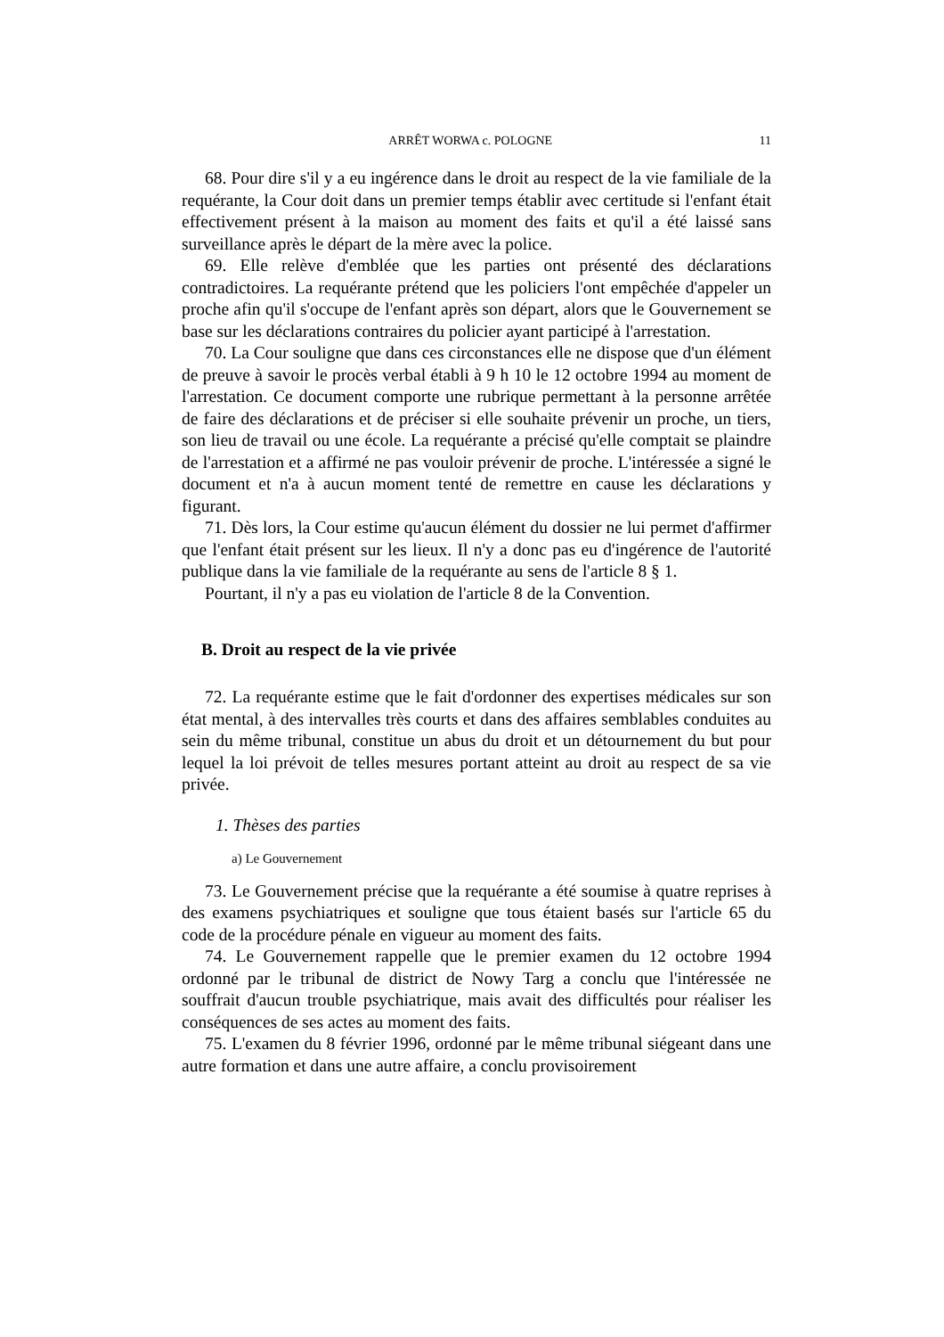ARRÊT WORWA c. POLOGNE 11
68. Pour dire s'il y a eu ingérence dans le droit au respect de la vie familiale de la requérante, la Cour doit dans un premier temps établir avec certitude si l'enfant était effectivement présent à la maison au moment des faits et qu'il a été laissé sans surveillance après le départ de la mère avec la police.
69. Elle relève d'emblée que les parties ont présenté des déclarations contradictoires. La requérante prétend que les policiers l'ont empêchée d'appeler un proche afin qu'il s'occupe de l'enfant après son départ, alors que le Gouvernement se base sur les déclarations contraires du policier ayant participé à l'arrestation.
70. La Cour souligne que dans ces circonstances elle ne dispose que d'un élément de preuve à savoir le procès verbal établi à 9 h 10 le 12 octobre 1994 au moment de l'arrestation. Ce document comporte une rubrique permettant à la personne arrêtée de faire des déclarations et de préciser si elle souhaite prévenir un proche, un tiers, son lieu de travail ou une école. La requérante a précisé qu'elle comptait se plaindre de l'arrestation et a affirmé ne pas vouloir prévenir de proche. L'intéressée a signé le document et n'a à aucun moment tenté de remettre en cause les déclarations y figurant.
71. Dès lors, la Cour estime qu'aucun élément du dossier ne lui permet d'affirmer que l'enfant était présent sur les lieux. Il n'y a donc pas eu d'ingérence de l'autorité publique dans la vie familiale de la requérante au sens de l'article 8 § 1.
Pourtant, il n'y a pas eu violation de l'article 8 de la Convention.
B. Droit au respect de la vie privée
72. La requérante estime que le fait d'ordonner des expertises médicales sur son état mental, à des intervalles très courts et dans des affaires semblables conduites au sein du même tribunal, constitue un abus du droit et un détournement du but pour lequel la loi prévoit de telles mesures portant atteint au droit au respect de sa vie privée.
1. Thèses des parties
a) Le Gouvernement
73. Le Gouvernement précise que la requérante a été soumise à quatre reprises à des examens psychiatriques et souligne que tous étaient basés sur l'article 65 du code de la procédure pénale en vigueur au moment des faits.
74. Le Gouvernement rappelle que le premier examen du 12 octobre 1994 ordonné par le tribunal de district de Nowy Targ a conclu que l'intéressée ne souffrait d'aucun trouble psychiatrique, mais avait des difficultés pour réaliser les conséquences de ses actes au moment des faits.
75. L'examen du 8 février 1996, ordonné par le même tribunal siégeant dans une autre formation et dans une autre affaire, a conclu provisoirement